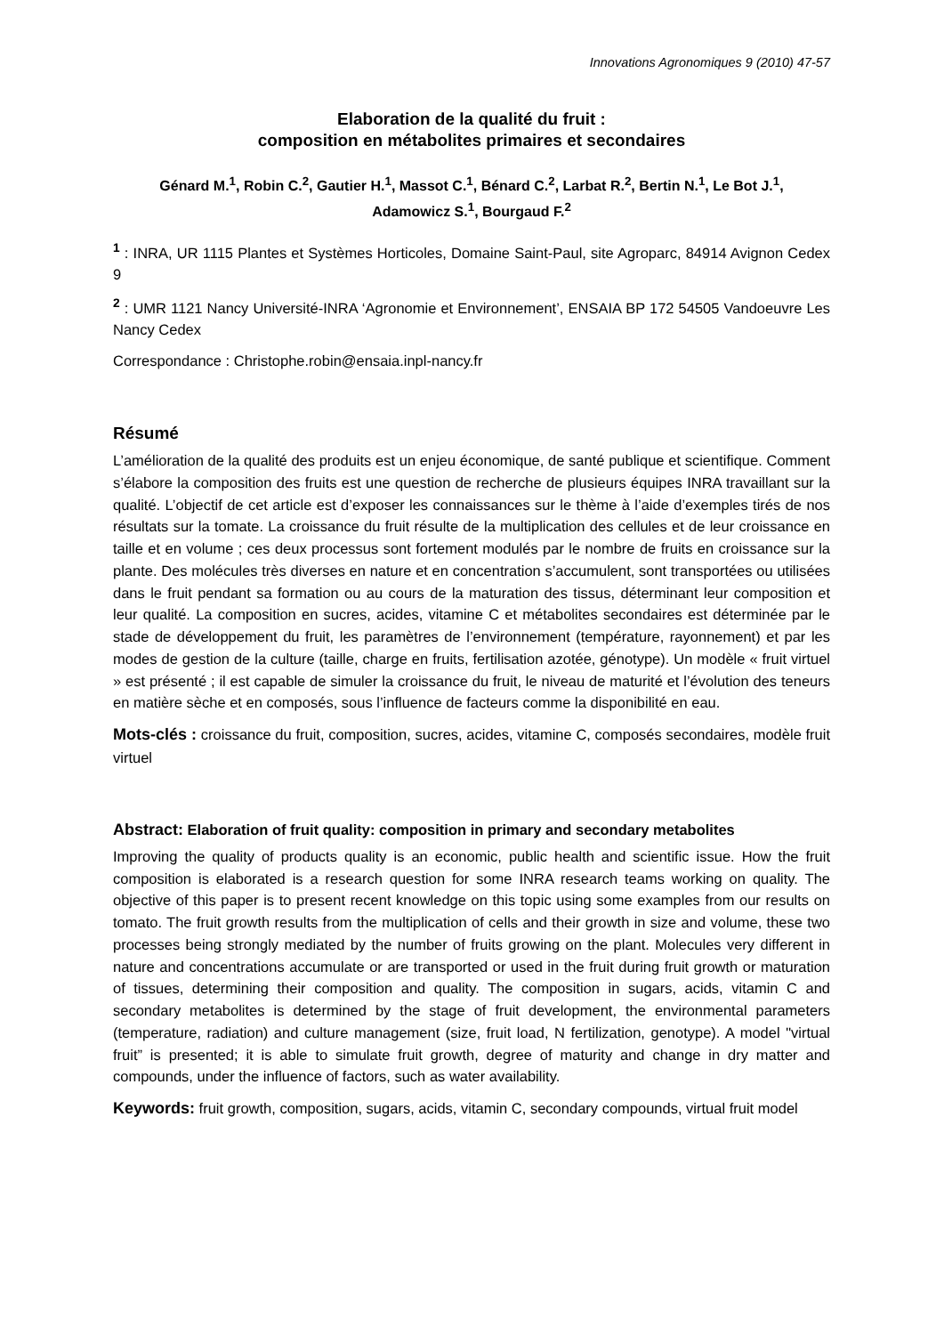Innovations Agronomiques 9 (2010) 47-57
Elaboration de la qualité du fruit :
composition en métabolites primaires et secondaires
Génard M.<sup>1</sup>, Robin C.<sup>2</sup>, Gautier H.<sup>1</sup>, Massot C.<sup>1</sup>, Bénard C.<sup>2</sup>, Larbat R.<sup>2</sup>, Bertin N.<sup>1</sup>, Le Bot J.<sup>1</sup>,
Adamowicz S.<sup>1</sup>, Bourgaud F.<sup>2</sup>
<sup>1</sup> : INRA, UR 1115 Plantes et Systèmes Horticoles, Domaine Saint-Paul, site Agroparc, 84914 Avignon Cedex 9
<sup>2</sup> : UMR 1121 Nancy Université-INRA ‘Agronomie et Environnement’, ENSAIA BP 172 54505 Vandoeuvre Les Nancy Cedex
Correspondance : Christophe.robin@ensaia.inpl-nancy.fr
Résumé
L’amélioration de la qualité des produits est un enjeu économique, de santé publique et scientifique. Comment s’élabore la composition des fruits est une question de recherche de plusieurs équipes INRA travaillant sur la qualité. L’objectif de cet article est d’exposer les connaissances sur le thème à l’aide d’exemples tirés de nos résultats sur la tomate. La croissance du fruit résulte de la multiplication des cellules et de leur croissance en taille et en volume ; ces deux processus sont fortement modulés par le nombre de fruits en croissance sur la plante. Des molécules très diverses en nature et en concentration s’accumulent, sont transportées ou utilisées dans le fruit pendant sa formation ou au cours de la maturation des tissus, déterminant leur composition et leur qualité. La composition en sucres, acides, vitamine C et métabolites secondaires est déterminée par le stade de développement du fruit, les paramètres de l’environnement (température, rayonnement) et par les modes de gestion de la culture (taille, charge en fruits, fertilisation azotée, génotype). Un modèle « fruit virtuel » est présenté ; il est capable de simuler la croissance du fruit, le niveau de maturité et l’évolution des teneurs en matière sèche et en composés, sous l’influence de facteurs comme la disponibilité en eau.
Mots-clés : croissance du fruit, composition, sucres, acides, vitamine C, composés secondaires, modèle fruit virtuel
Abstract: Elaboration of fruit quality: composition in primary and secondary metabolites
Improving the quality of products quality is an economic, public health and scientific issue. How the fruit composition is elaborated is a research question for some INRA research teams working on quality. The objective of this paper is to present recent knowledge on this topic using some examples from our results on tomato. The fruit growth results from the multiplication of cells and their growth in size and volume, these two processes being strongly mediated by the number of fruits growing on the plant. Molecules very different in nature and concentrations accumulate or are transported or used in the fruit during fruit growth or maturation of tissues, determining their composition and quality. The composition in sugars, acids, vitamin C and secondary metabolites is determined by the stage of fruit development, the environmental parameters (temperature, radiation) and culture management (size, fruit load, N fertilization, genotype). A model "virtual fruit” is presented; it is able to simulate fruit growth, degree of maturity and change in dry matter and compounds, under the influence of factors, such as water availability.
Keywords: fruit growth, composition, sugars, acids, vitamin C, secondary compounds, virtual fruit model